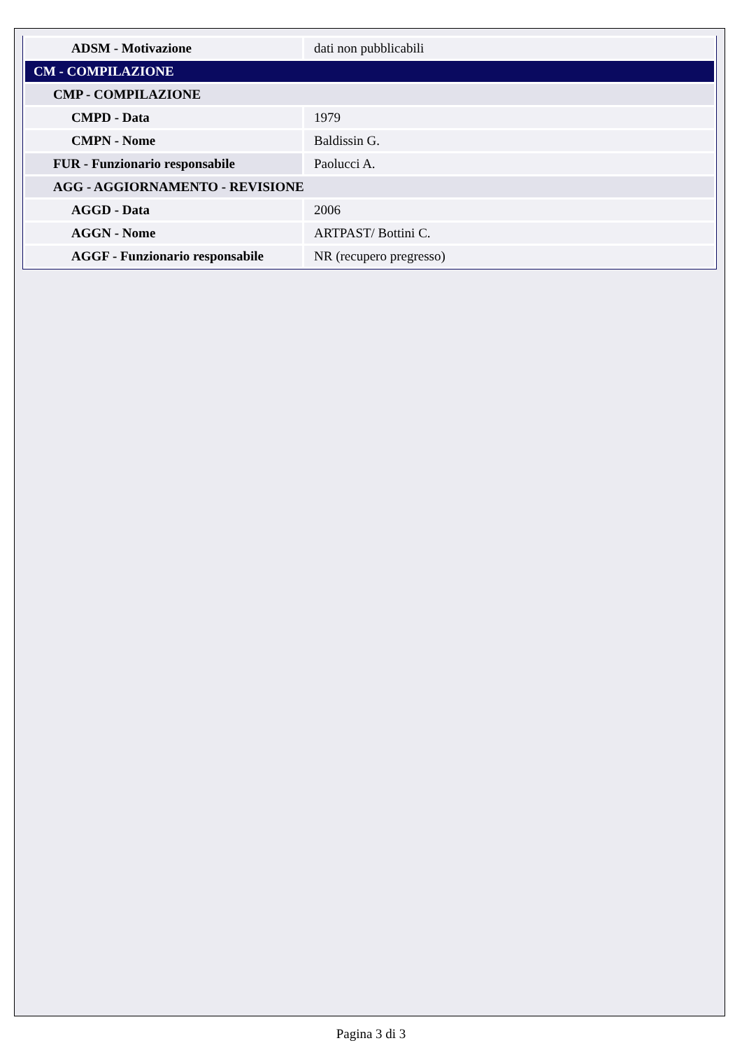| ADSM - Motivazione | dati non pubblicabili |
| CM - COMPILAZIONE | |
| CMP - COMPILAZIONE | |
| CMPD - Data | 1979 |
| CMPN - Nome | Baldissin G. |
| FUR - Funzionario responsabile | Paolucci A. |
| AGG - AGGIORNAMENTO - REVISIONE | |
| AGGD - Data | 2006 |
| AGGN - Nome | ARTPAST/ Bottini C. |
| AGGF - Funzionario responsabile | NR (recupero pregresso) |
Pagina 3 di 3